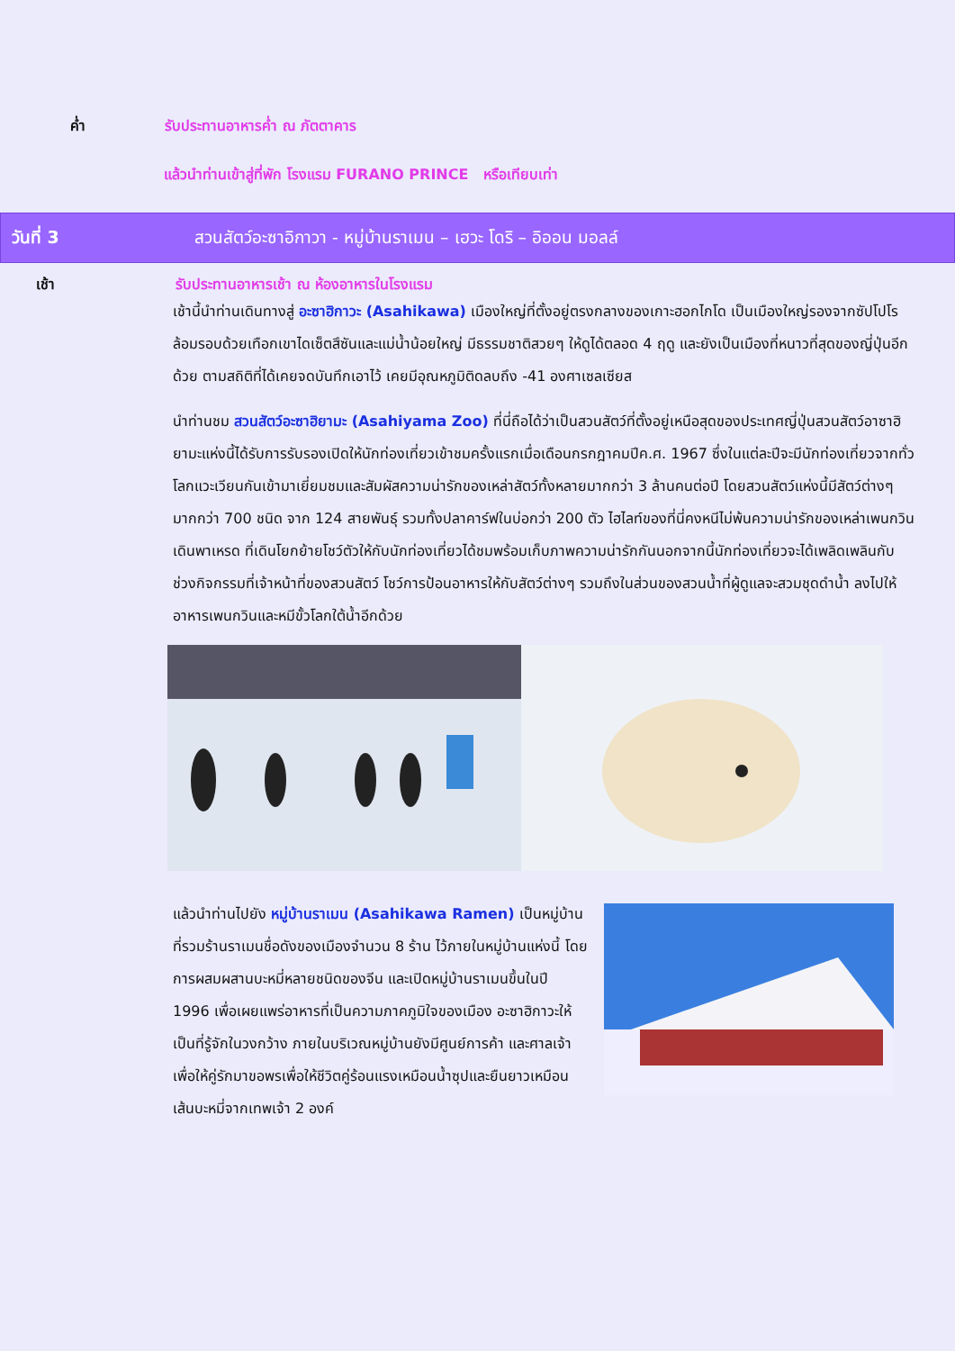ค่ำ รับประทานอาหารค่ำ ณ ภัตตาคาร
แล้วนำท่านเข้าสู่ที่พัก โรงแรม FURANO PRINCE หรือเทียบเท่า
วันที่ 3 สวนสัตว์อะซาอิกาวา - หมู่บ้านราเมน – เฮวะ โดริ – อิออน มอลล์
เช้า รับประทานอาหารเช้า ณ ห้องอาหารในโรงแรม
เช้านี้นำท่านเดินทางสู่ อะซาฮิกาวะ (Asahikawa) เมืองใหญ่ที่ตั้งอยู่ตรงกลางของเกาะฮอกไกโด เป็นเมืองใหญ่รองจากซัปโปโร ล้อมรอบด้วยเทือกเขาไดเซ็ตสึซันและแม่น้ำน้อยใหญ่ มีธรรมชาติสวยๆ ให้ดูได้ตลอด 4 ฤดู และยังเป็นเมืองที่หนาวที่สุดของญี่ปุ่นอีกด้วย ตามสถิติที่ได้เคยจดบันทึกเอาไว้ เคยมีอุณหภูมิติดลบถึง -41 องศาเซลเซียส
นำท่านชม สวนสัตว์อะซาฮิยามะ (Asahiyama Zoo) ที่นี่ถือได้ว่าเป็นสวนสัตว์ที่ตั้งอยู่เหนือสุดของประเทศญี่ปุ่นสวนสัตว์อาซาฮิยามะแห่งนี้ได้รับการรับรองเปิดให้นักท่องเที่ยวเข้าชมครั้งแรกเมื่อเดือนกรกฎาคมปีค.ศ. 1967 ซึ่งในแต่ละปีจะมีนักท่องเที่ยวจากทั่วโลกแวะเวียนกันเข้ามาเยี่ยมชมและสัมผัสความน่ารักของเหล่าสัตว์ทั้งหลายมากกว่า 3 ล้านคนต่อปี โดยสวนสัตว์แห่งนี้มีสัตว์ต่างๆ มากกว่า 700 ชนิด จาก 124 สายพันธุ์ รวมทั้งปลาคาร์ฟในบ่อกว่า 200 ตัว ไฮไลท์ของที่นี่คงหนีไม่พ้นความน่ารักของเหล่าเพนกวินเดินพาเหรด ที่เดินโยกย้ายโชว์ตัวให้กับนักท่องเที่ยวได้ชมพร้อมเก็บภาพความน่ารักกันนอกจากนี้นักท่องเที่ยวจะได้เพลิดเพลินกับช่วงกิจกรรมที่เจ้าหน้าที่ของสวนสัตว์ โชว์การป้อนอาหารให้กับสัตว์ต่างๆ รวมถึงในส่วนของสวนน้ำที่ผู้ดูแลจะสวมชุดดำน้ำ ลงไปให้อาหารเพนกวินและหมีขั้วโลกใต้น้ำอีกด้วย
แล้วนำท่านไปยัง หมู่บ้านราเมน (Asahikawa Ramen) เป็นหมู่บ้านที่รวมร้านราเมนชื่อดังของเมืองจำนวน 8 ร้าน ไว้ภายในหมู่บ้านแห่งนี้ โดยการผสมผสานบะหมี่หลายชนิดของจีน และเปิดหมู่บ้านราเมนขึ้นในปี 1996 เพื่อเผยแพร่อาหารที่เป็นความภาคภูมิใจของเมือง อะซาฮิกาวะให้เป็นที่รู้จักในวงกว้าง ภายในบริเวณหมู่บ้านยังมีศูนย์การค้า และศาลเจ้าเพื่อให้คู่รักมาขอพรเพื่อให้ชีวิตคู่ร้อนแรงเหมือนน้ำซุปและยืนยาวเหมือนเส้นบะหมี่จากเทพเจ้า 2 องค์